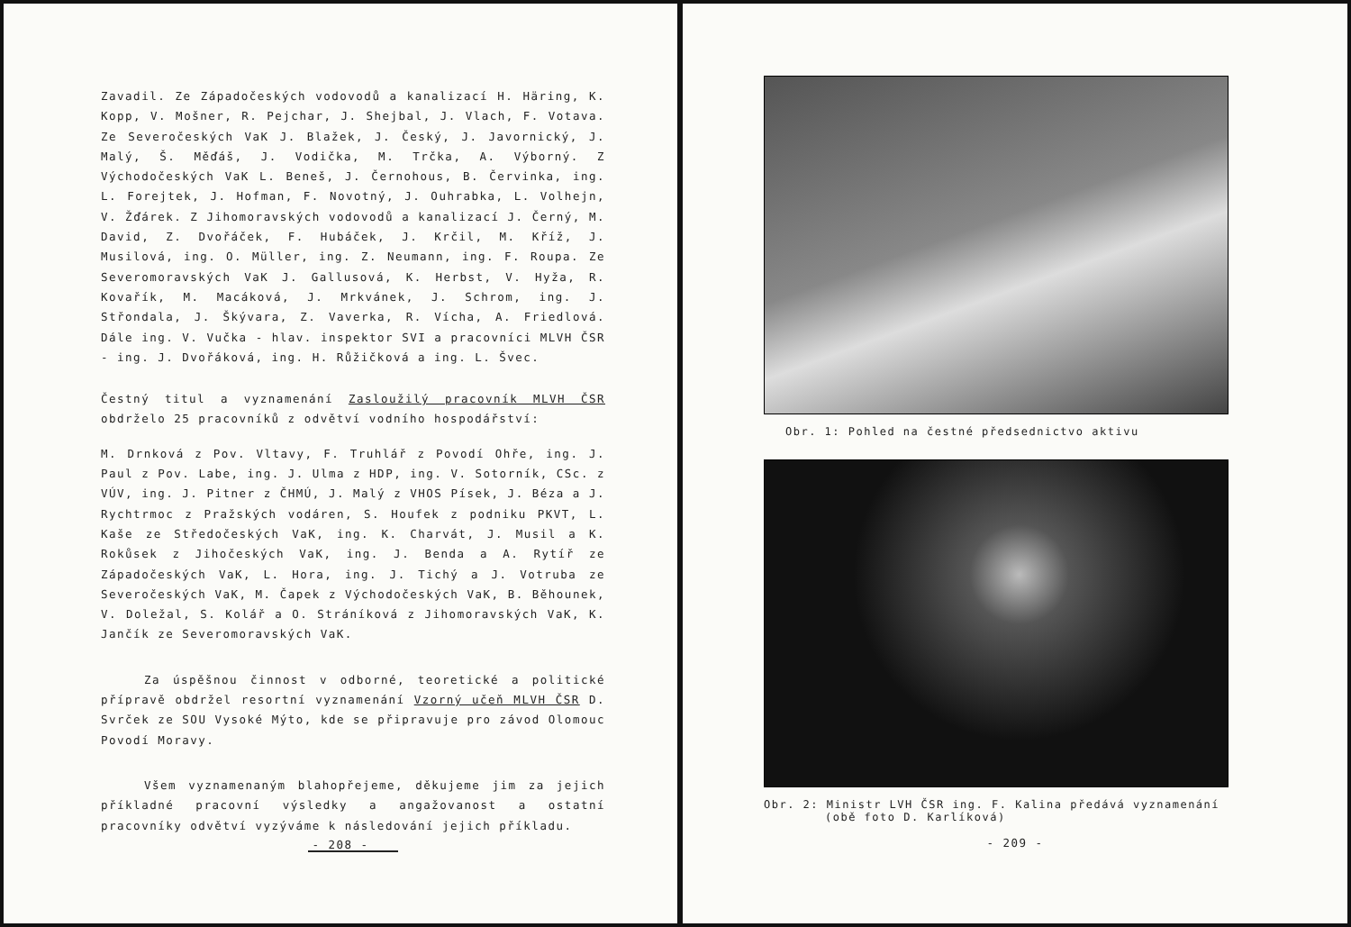Zavadil. Ze Západočeských vodovodů a kanalizací H. Häring, K. Kopp, V. Mošner, R. Pejchar, J. Shejbal, J. Vlach, F. Votava. Ze Severočeských VaK J. Blažek, J. Český, J. Javornický, J. Malý, Š. Měďáš, J. Vodička, M. Trčka, A. Výborný. Z Východočeských VaK L. Beneš, J. Černohous, B. Červinka, ing. L. Forejtek, J. Hofman, F. Novotný, J. Ouhrabka, L. Volhejn, V. Žďárek. Z Jihomoravských vodovodů a kanalizací J. Černý, M. David, Z. Dvořáček, F. Hubáček, J. Krčil, M. Kříž, J. Musilová, ing. O. Müller, ing. Z. Neumann, ing. F. Roupa. Ze Severomoravských VaK J. Gallusová, K. Herbst, V. Hyža, R. Kovařík, M. Macáková, J. Mrkvánek, J. Schrom, ing. J. Střondala, J. Škývara, Z. Vaverka, R. Vícha, A. Friedlová. Dále ing. V. Vučka - hlav. inspektor SVI a pracovníci MLVH ČSR - ing. J. Dvořáková, ing. H. Růžičková a ing. L. Švec.
Čestný titul a vyznamenání Zasloužilý pracovník MLVH ČSR obdrželo 25 pracovníků z odvětví vodního hospodářství:
M. Drnková z Pov. Vltavy, F. Truhlář z Povodí Ohře, ing. J. Paul z Pov. Labe, ing. J. Ulma z HDP, ing. V. Sotorník, CSc. z VÚV, ing. J. Pitner z ČHMÚ, J. Malý z VHOS Písek, J. Béza a J. Rychtrmoc z Pražských vodáren, S. Houfek z podniku PKVT, L. Kaše ze Středočeských VaK, ing. K. Charvát, J. Musil a K. Rokůsek z Jihočeských VaK, ing. J. Benda a A. Rytíř ze Západočeských VaK, L. Hora, ing. J. Tichý a J. Votruba ze Severočeských VaK, M. Čapek z Východočeských VaK, B. Běhounek, V. Doležal, S. Kolář a O. Stráníková z Jihomoravských VaK, K. Jančík ze Severomoravských VaK.
Za úspěšnou činnost v odborné, teoretické a politické přípravě obdržel resortní vyznamenání Vzorný učeň MLVH ČSR D. Svrček ze SOU Vysoké Mýto, kde se připravuje pro závod Olomouc Povodí Moravy.
Všem vyznamenaným blahopřejeme, děkujeme jim za jejich příkladné pracovní výsledky a angažovanost a ostatní pracovníky odvětví vyzýváme k následování jejich příkladu.
- 208 -
Obr. 1: Pohled na čestné předsednictvo aktivu
Obr. 2: Ministr LVH ČSR ing. F. Kalina předává vyznamenání
(obě foto D. Karlíková)
- 209 -